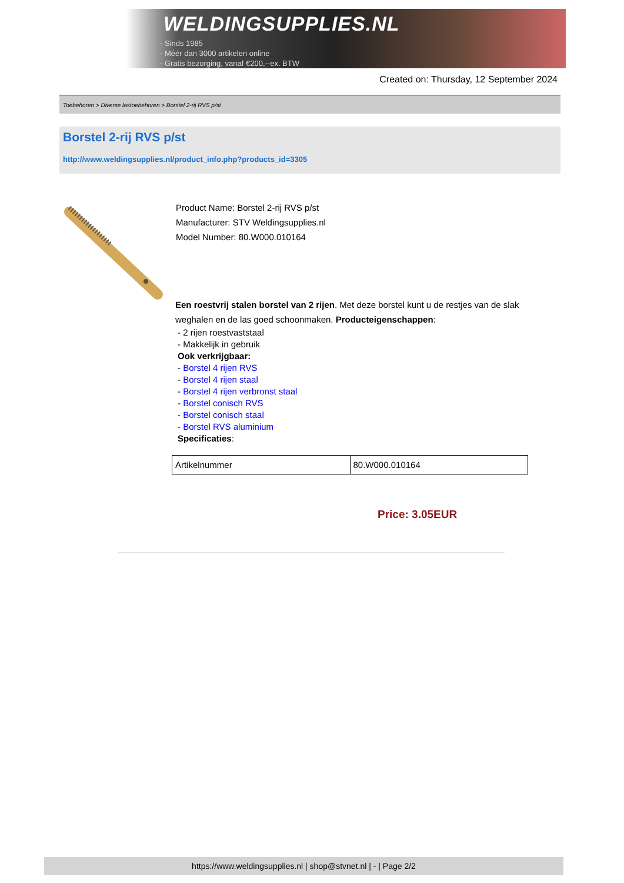WELDINGSUPPLIES.NL
- Sinds 1985
- Méér dan 3000 artikelen online
- Gratis bezorging, vanaf €200,--ex. BTW
Created on: Thursday, 12 September 2024
Toebehoren > Diverse lastoebehoren > Borstel 2-rij RVS p/st
Borstel 2-rij RVS p/st
http://www.weldingsupplies.nl/product_info.php?products_id=3305
Product Name: Borstel 2-rij RVS p/st
Manufacturer: STV Weldingsupplies.nl
Model Number: 80.W000.010164
Een roestvrij stalen borstel van 2 rijen. Met deze borstel kunt u de restjes van de slak weghalen en de las goed schoonmaken. Producteigenschappen:
- 2 rijen roestvaststaal
- Makkelijk in gebruik
Ook verkrijgbaar:
- Borstel 4 rijen RVS
- Borstel 4 rijen staal
- Borstel 4 rijen verbronst staal
- Borstel conisch RVS
- Borstel conisch staal
- Borstel RVS aluminium
Specificaties:
| Artikelnummer | 80.W000.010164 |
Price: 3.05EUR
https://www.weldingsupplies.nl | shop@stvnet.nl | - | Page 2/2